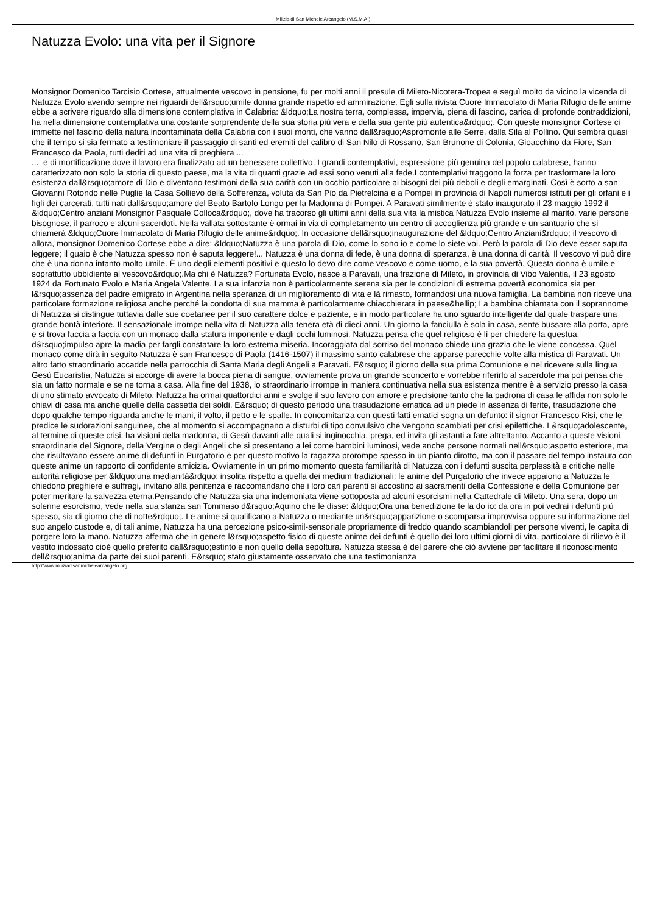Milizia di San Michele Arcangelo (M.S.M.A.)
Natuzza Evolo: una vita per il Signore
Monsignor Domenico Tarcisio Cortese, attualmente vescovo in pensione, fu per molti anni il presule di Mileto-Nicotera-Tropea e seguì molto da vicino la vicenda di Natuzza Evolo avendo sempre nei riguardi dell&rsquo;umile donna grande rispetto ed ammirazione. Egli sulla rivista Cuore Immacolato di Maria Rifugio delle anime ebbe a scrivere riguardo alla dimensione contemplativa in Calabria: &ldquo;La nostra terra, complessa, impervia, piena di fascino, carica di profonde contraddizioni, ha nella dimensione contemplativa una costante sorprendente della sua storia più vera e della sua gente più autentica&rdquo;. Con queste monsignor Cortese ci immette nel fascino della natura incontaminata della Calabria con i suoi monti, che vanno dall&rsquo;Aspromonte alle Serre, dalla Sila al Pollino. Qui sembra quasi che il tempo si sia fermato a testimoniare il passaggio di santi ed eremiti del calibro di San Nilo di Rossano, San Brunone di Colonia, Gioacchino da Fiore, San Francesco da Paola, tutti dediti ad una vita di preghiera ...
... e di mortificazione dove il lavoro era finalizzato ad un benessere collettivo. I grandi contemplativi, espressione più genuina del popolo calabrese, hanno caratterizzato non solo la storia di questo paese, ma la vita di quanti grazie ad essi sono venuti alla fede.I contemplativi traggono la forza per trasformare la loro esistenza dall&rsquo;amore di Dio e diventano testimoni della sua carità con un occhio particolare ai bisogni dei più deboli e degli emarginati. Così è sorto a san Giovanni Rotondo nelle Puglie la Casa Sollievo della Sofferenza, voluta da San Pio da Pietrelcina e a Pompei in provincia di Napoli numerosi istituti per gli orfani e i figli dei carcerati, tutti nati dall&rsquo;amore del Beato Bartolo Longo per la Madonna di Pompei. A Paravati similmente è stato inaugurato il 23 maggio 1992 il &ldquo;Centro anziani Monsignor Pasquale Colloca&rdquo;, dove ha tracorso gli ultimi anni della sua vita la mistica Natuzza Evolo insieme al marito, varie persone bisognose, il parroco e alcuni sacerdoti. Nella vallata sottostante è ormai in via di completamento un centro di accoglienza più grande e un santuario che si chiamerà &ldquo;Cuore Immacolato di Maria Rifugio delle anime&rdquo;. In occasione dell&rsquo;inaugurazione del &ldquo;Centro Anziani&rdquo; il vescovo di allora, monsignor Domenico Cortese ebbe a dire: &ldquo;Natuzza è una parola di Dio, come lo sono io e come lo siete voi. Però la parola di Dio deve esser saputa leggere; il guaio è che Natuzza spesso non è saputa leggere!... Natuzza è una donna di fede, è una donna di speranza, è una donna di carità. Il vescovo vi può dire che è una donna intanto molto umile. È uno degli elementi positivi e questo lo devo dire come vescovo e come uomo, e la sua povertà. Questa donna è umile e soprattutto ubbidiente al vescovo&rdquo;.Ma chi è Natuzza? Fortunata Evolo, nasce a Paravati, una frazione di Mileto, in provincia di Vibo Valentia, il 23 agosto 1924 da Fortunato Evolo e Maria Angela Valente. La sua infanzia non è particolarmente serena sia per le condizioni di estrema povertà economica sia per l&rsquo;assenza del padre emigrato in Argentina nella speranza di un miglioramento di vita e là rimasto, formandosi una nuova famiglia. La bambina non riceve una particolare formazione religiosa anche perché la condotta di sua mamma è particolarmente chiacchierata in paese&hellip; La bambina chiamata con il soprannome di Natuzza si distingue tuttavia dalle sue coetanee per il suo carattere dolce e paziente, e in modo particolare ha uno sguardo intelligente dal quale traspare una grande bontà interiore. Il sensazionale irrompe nella vita di Natuzza alla tenera età di dieci anni. Un giorno la fanciulla è sola in casa, sente bussare alla porta, apre e si trova faccia a faccia con un monaco dalla statura imponente e dagli occhi luminosi. Natuzza pensa che quel religioso è lì per chiedere la questua, d&rsquo;impulso apre la madia per fargli constatare la loro estrema miseria. Incoraggiata dal sorriso del monaco chiede una grazia che le viene concessa. Quel monaco come dirà in seguito Natuzza è san Francesco di Paola (1416-1507) il massimo santo calabrese che apparse parecchie volte alla mistica di Paravati. Un altro fatto straordinario accadde nella parrocchia di Santa Maria degli Angeli a Paravati. E&rsquo; il giorno della sua prima Comunione e nel ricevere sulla lingua Gesù Eucaristia, Natuzza si accorge di avere la bocca piena di sangue, ovviamente prova un grande sconcerto e vorrebbe riferirlo al sacerdote ma poi pensa che sia un fatto normale e se ne torna a casa. Alla fine del 1938, lo straordinario irrompe in maniera continuativa nella sua esistenza mentre è a servizio presso la casa di uno stimato avvocato di Mileto. Natuzza ha ormai quattordici anni e svolge il suo lavoro con amore e precisione tanto che la padrona di casa le affida non solo le chiavi di casa ma anche quelle della cassetta dei soldi. E&rsquo; di questo periodo una trasudazione ematica ad un piede in assenza di ferite, trasudazione che dopo qualche tempo riguarda anche le mani, il volto, il petto e le spalle. In concomitanza con questi fatti ematici sogna un defunto: il signor Francesco Risi, che le predice le sudorazioni sanguinee, che al momento si accompagnano a disturbi di tipo convulsivo che vengono scambiati per crisi epilettiche. L&rsquo;adolescente, al termine di queste crisi, ha visioni della madonna, di Gesù davanti alle quali si inginocchia, prega, ed invita gli astanti a fare altrettanto. Accanto a queste visioni straordinarie del Signore, della Vergine o degli Angeli che si presentano a lei come bambini luminosi, vede anche persone normali nell&rsquo;aspetto esteriore, ma che risultavano essere anime di defunti in Purgatorio e per questo motivo la ragazza prorompe spesso in un pianto dirotto, ma con il passare del tempo instaura con queste anime un rapporto di confidente amicizia. Ovviamente in un primo momento questa familiarità di Natuzza con i defunti suscita perplessità e critiche nelle autorità religiose per &ldquo;una medianità&rdquo; insolita rispetto a quella dei medium tradizionali: le anime del Purgatorio che invece appaiono a Natuzza le chiedono preghiere e suffragi, invitano alla penitenza e raccomandano che i loro cari parenti si accostino ai sacramenti della Confessione e della Comunione per poter meritare la salvezza eterna.Pensando che Natuzza sia una indemoniata viene sottoposta ad alcuni esorcismi nella Cattedrale di Mileto. Una sera, dopo un solenne esorcismo, vede nella sua stanza san Tommaso d&rsquo;Aquino che le disse: &ldquo;Ora una benedizione te la do io: da ora in poi vedrai i defunti più spesso, sia di giorno che di notte&rdquo;. Le anime si qualificano a Natuzza o mediante un&rsquo;apparizione o scomparsa improvvisa oppure su informazione del suo angelo custode e, di tali anime, Natuzza ha una percezione psico-simil-sensoriale propriamente di freddo quando scambiandoli per persone viventi, le capita di porgere loro la mano. Natuzza afferma che in genere l&rsquo;aspetto fisico di queste anime dei defunti è quello dei loro ultimi giorni di vita, particolare di rilievo è il vestito indossato cioè quello preferito dall&rsquo;estinto e non quello della sepoltura. Natuzza stessa è del parere che ciò avviene per facilitare il riconoscimento dell&rsquo;anima da parte dei suoi parenti. E&rsquo; stato giustamente osservato che una testimonianza
http://www.miliziadisanmichelearcangelo.org